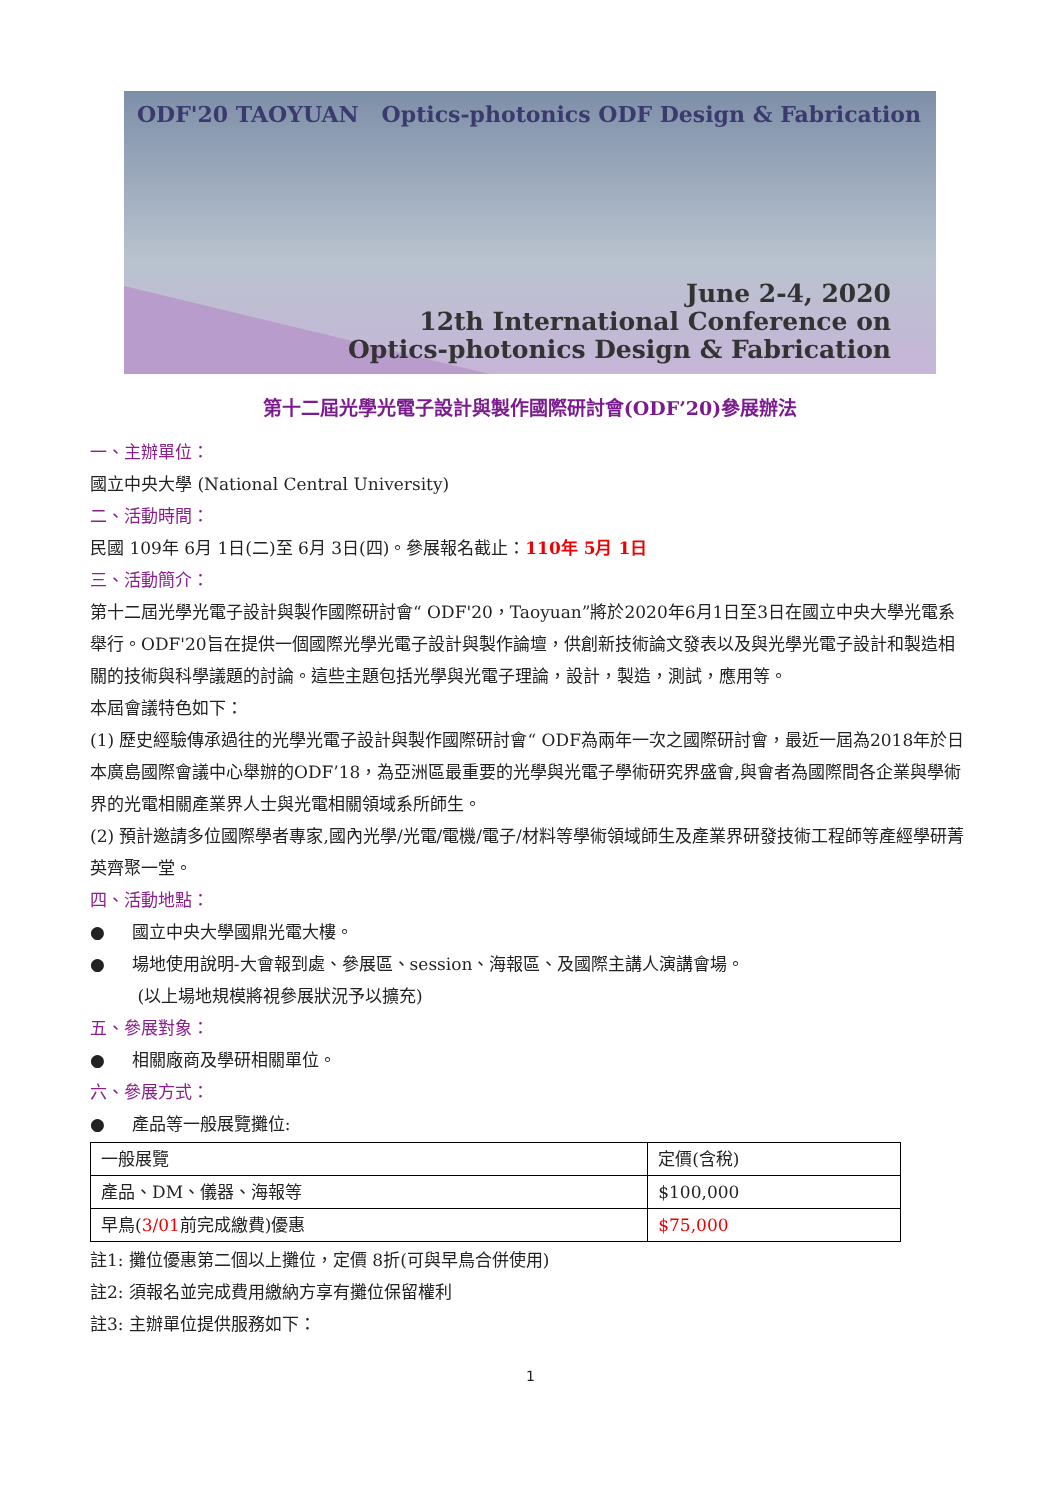ODF'20 TAOYUAN Optics-photonics ODF Design & Fabrication
June 2-4, 2020
12th International Conference on
Optics-photonics Design & Fabrication
第十二屆光學光電子設計與製作國際研討會(ODF’20)參展辦法
一、主辦單位：
國立中央大學 (National Central University)
二、活動時間：
民國 109年 6月 1日(二)至 6月 3日(四)。參展報名截止：110年 5月 1日
三、活動簡介：
第十二屆光學光電子設計與製作國際研討會“ ODF'20，Taoyuan”將於2020年6月1日至3日在國立中央大學光電系舉行。ODF'20旨在提供一個國際光學光電子設計與製作論壇，供創新技術論文發表以及與光學光電子設計和製造相關的技術與科學議題的討論。這些主題包括光學與光電子理論，設計，製造，測試，應用等。
本屆會議特色如下：
(1) 歷史經驗傳承過往的光學光電子設計與製作國際研討會“ ODF為兩年一次之國際研討會，最近一屆為2018年於日本廣島國際會議中心舉辦的ODF’18，為亞洲區最重要的光學與光電子學術研究界盛會,與會者為國際間各企業與學術界的光電相關產業界人士與光電相關領域系所師生。
(2) 預計邀請多位國際學者專家,國內光學/光電/電機/電子/材料等學術領域師生及產業界研發技術工程師等產經學研菁英齊聚一堂。
四、活動地點：
● 國立中央大學國鼎光電大樓。
● 場地使用說明-大會報到處、參展區、session、海報區、及國際主講人演講會場。
(以上場地規模將視參展狀況予以擴充)
五、參展對象：
● 相關廠商及學研相關單位。
六、參展方式：
● 產品等一般展覽攤位:
| 一般展覽 | 定價(含稅) |
| 產品、DM、儀器、海報等 | $100,000 |
| 早鳥( 3/01 前完成繳費)優惠 | $75,000 |
註1: 攤位優惠第二個以上攤位，定價 8折(可與早鳥合併使用)
註2: 須報名並完成費用繳納方享有攤位保留權利
註3: 主辦單位提供服務如下：
1